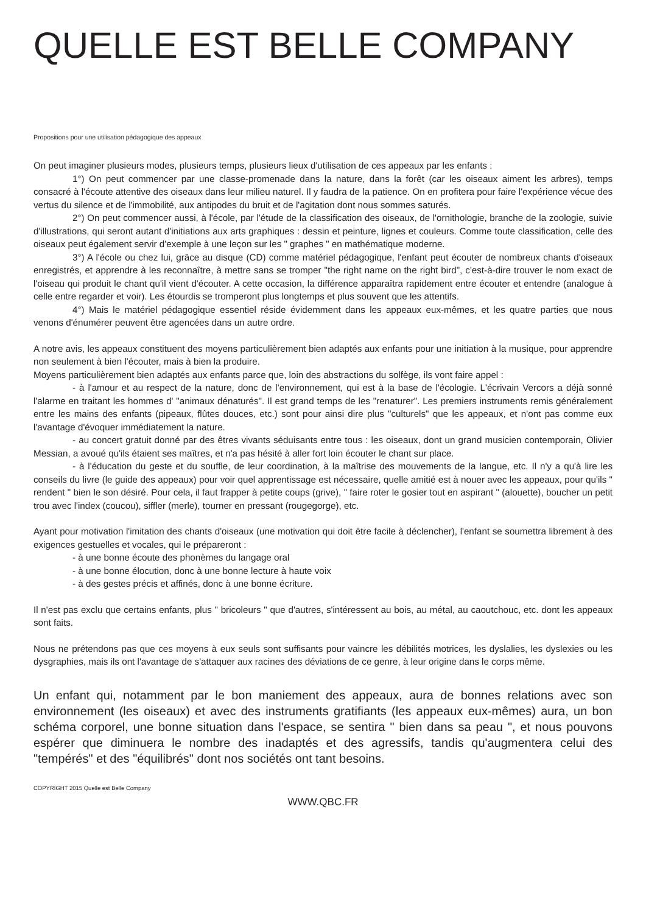QUELLE EST BELLE COMPANY
Propositions pour une utilisation pédagogique des appeaux
On peut imaginer plusieurs modes, plusieurs temps, plusieurs lieux d'utilisation de ces appeaux par les enfants :
1°) On peut commencer par une classe-promenade dans la nature, dans la forêt (car les oiseaux aiment les arbres), temps consacré à l'écoute attentive des oiseaux dans leur milieu naturel. Il y faudra de la patience. On en profitera pour faire l'expérience vécue des vertus du silence et de l'immobilité, aux antipodes du bruit et de l'agitation dont nous sommes saturés.
2°) On peut commencer aussi, à l'école, par l'étude de la classification des oiseaux, de l'ornithologie, branche de la zoologie, suivie d'illustrations, qui seront autant d'initiations aux arts graphiques : dessin et peinture, lignes et couleurs. Comme toute classification, celle des oiseaux peut également servir d'exemple à une leçon sur les " graphes " en mathématique moderne.
3°) A l'école ou chez lui, grâce au disque (CD) comme matériel pédagogique, l'enfant peut écouter de nombreux chants d'oiseaux enregistrés, et apprendre à les reconnaître, à mettre sans se tromper "the right name on the right bird", c'est-à-dire trouver le nom exact de l'oiseau qui produit le chant qu'il vient d'écouter. A cette occasion, la différence apparaîtra rapidement entre écouter et entendre (analogue à celle entre regarder et voir). Les étourdis se tromperont plus longtemps et plus souvent que les attentifs.
4°) Mais le matériel pédagogique essentiel réside évidemment dans les appeaux eux-mêmes, et les quatre parties que nous venons d'énumérer peuvent être agencées dans un autre ordre.
A notre avis, les appeaux constituent des moyens particulièrement bien adaptés aux enfants pour une initiation à la musique, pour apprendre non seulement à bien l'écouter, mais à bien la produire.
Moyens particulièrement bien adaptés aux enfants parce que, loin des abstractions du solfège, ils vont faire appel :
- à l'amour et au respect de la nature, donc de l'environnement, qui est à la base de l'écologie. L'écrivain Vercors a déjà sonné l'alarme en traitant les hommes d' "animaux dénaturés". Il est grand temps de les "renaturer". Les premiers instruments remis généralement entre les mains des enfants (pipeaux, flûtes douces, etc.) sont pour ainsi dire plus "culturels" que les appeaux, et n'ont pas comme eux l'avantage d'évoquer immédiatement la nature.
- au concert gratuit donné par des êtres vivants séduisants entre tous : les oiseaux, dont un grand musicien contemporain, Olivier Messian, a avoué qu'ils étaient ses maîtres, et n'a pas hésité à aller fort loin écouter le chant sur place.
- à l'éducation du geste et du souffle, de leur coordination, à la maîtrise des mouvements de la langue, etc. Il n'y a qu'à lire les conseils du livre (le guide des appeaux) pour voir quel apprentissage est nécessaire, quelle amitié est à nouer avec les appeaux, pour qu'ils " rendent " bien le son désiré. Pour cela, il faut frapper à petite coups (grive), " faire roter le gosier tout en aspirant " (alouette), boucher un petit trou avec l'index (coucou), siffler (merle), tourner en pressant (rougegorge), etc.
Ayant pour motivation l'imitation des chants d'oiseaux (une motivation qui doit être facile à déclencher), l'enfant se soumettra librement à des exigences gestuelles et vocales, qui le prépareront :
- à une bonne écoute des phonèmes du langage oral
- à une bonne élocution, donc à une bonne lecture à haute voix
- à des gestes précis et affinés, donc à une bonne écriture.
Il n'est pas exclu que certains enfants, plus " bricoleurs " que d'autres, s'intéressent au bois, au métal, au caoutchouc, etc. dont les appeaux sont faits.
Nous ne prétendons pas que ces moyens à eux seuls sont suffisants pour vaincre les débilités motrices, les dyslalies, les dyslexies ou les dysgraphies, mais ils ont l'avantage de s'attaquer aux racines des déviations de ce genre, à leur origine dans le corps même.
Un enfant qui, notamment par le bon maniement des appeaux, aura de bonnes relations avec son environnement (les oiseaux) et avec des instruments gratifiants (les appeaux eux-mêmes) aura, un bon schéma corporel, une bonne situation dans l'espace, se sentira " bien dans sa peau ", et nous pouvons espérer que diminuera le nombre des inadaptés et des agressifs, tandis qu'augmentera celui des "tempérés" et des "équilibrés" dont nos sociétés ont tant besoins.
COPYRIGHT 2015 Quelle est Belle Company
WWW.QBC.FR